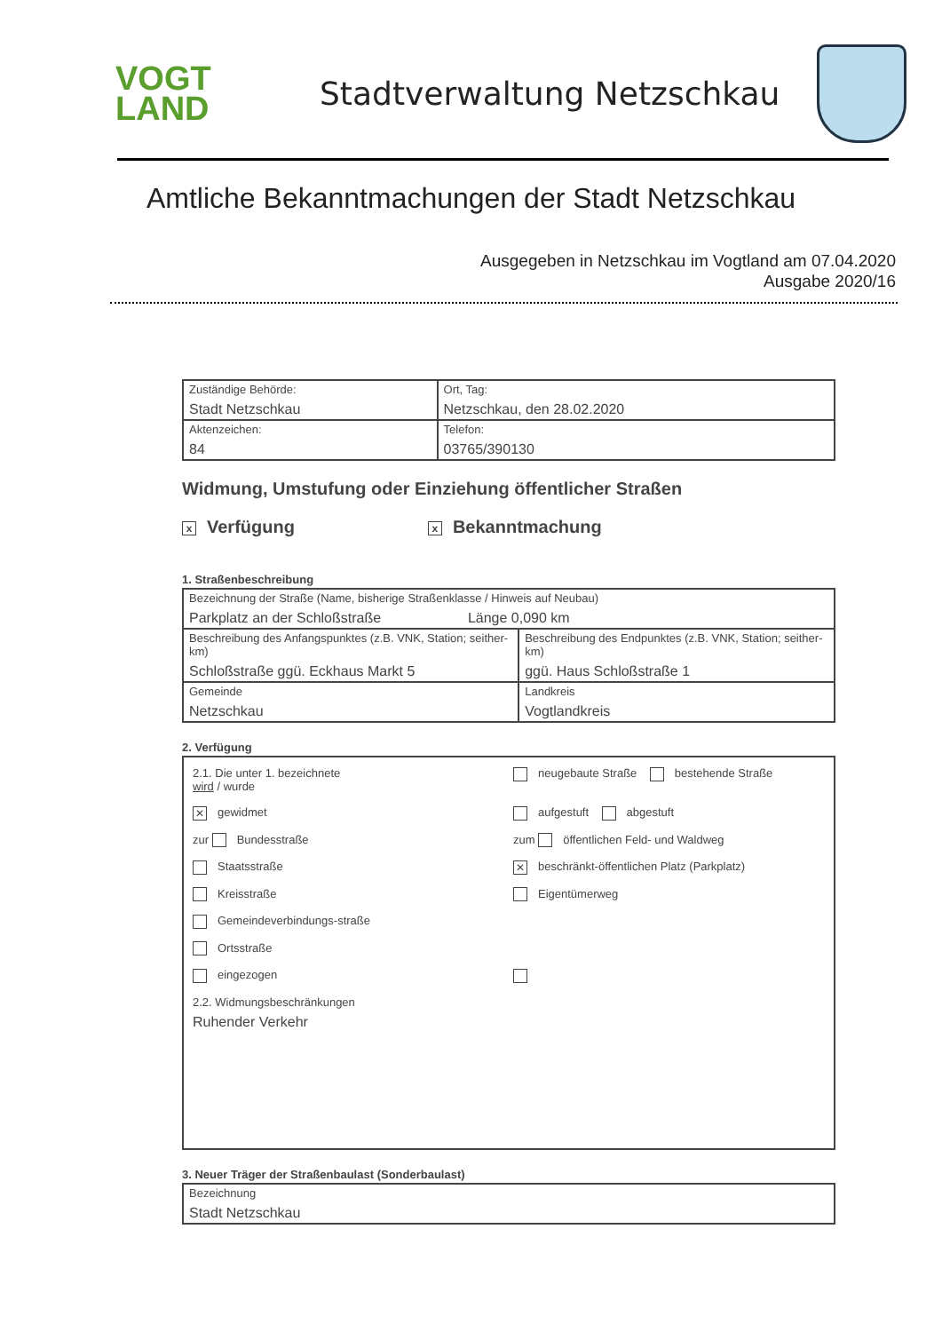VOGT
LAND
Stadtverwaltung Netzschkau
Amtliche Bekanntmachungen der Stadt Netzschkau
Ausgegeben in Netzschkau im Vogtland am 07.04.2020
Ausgabe 2020/16
| Zuständige Behörde: Stadt Netzschkau | Ort, Tag: Netzschkau, den 28.02.2020 |
| Aktenzeichen: 84 | Telefon: 03765/390130 |
Widmung, Umstufung oder Einziehung öffentlicher Straßen
x Verfügung x Bekanntmachung
1. Straßenbeschreibung
| Bezeichnung der Straße (Name, bisherige Straßenklasse / Hinweis auf Neubau) Parkplatz an der Schloßstraße Länge 0,090 km | |
| Beschreibung des Anfangspunktes (z.B. VNK, Station; seither-km) Schloßstraße ggü. Eckhaus Markt 5 | Beschreibung des Endpunktes (z.B. VNK, Station; seither-km) ggü. Haus Schloßstraße 1 |
| Gemeinde Netzschkau | Landkreis Vogtlandkreis |
2. Verfügung
2.1. Die unter 1. bezeichnete
wird / wurde
neugebaute Straße bestehende Straße
✕ gewidmet
aufgestuft abgestuft
zur Bundesstraße
zum öffentlichen Feld- und Waldweg
Staatsstraße
✕ beschränkt-öffentlichen Platz (Parkplatz)
Kreisstraße
Eigentümerweg
Gemeindeverbindungs-straße
Ortsstraße
eingezogen
2.2. Widmungsbeschränkungen
Ruhender Verkehr
3. Neuer Träger der Straßenbaulast (Sonderbaulast)
| Bezeichnung Stadt Netzschkau |